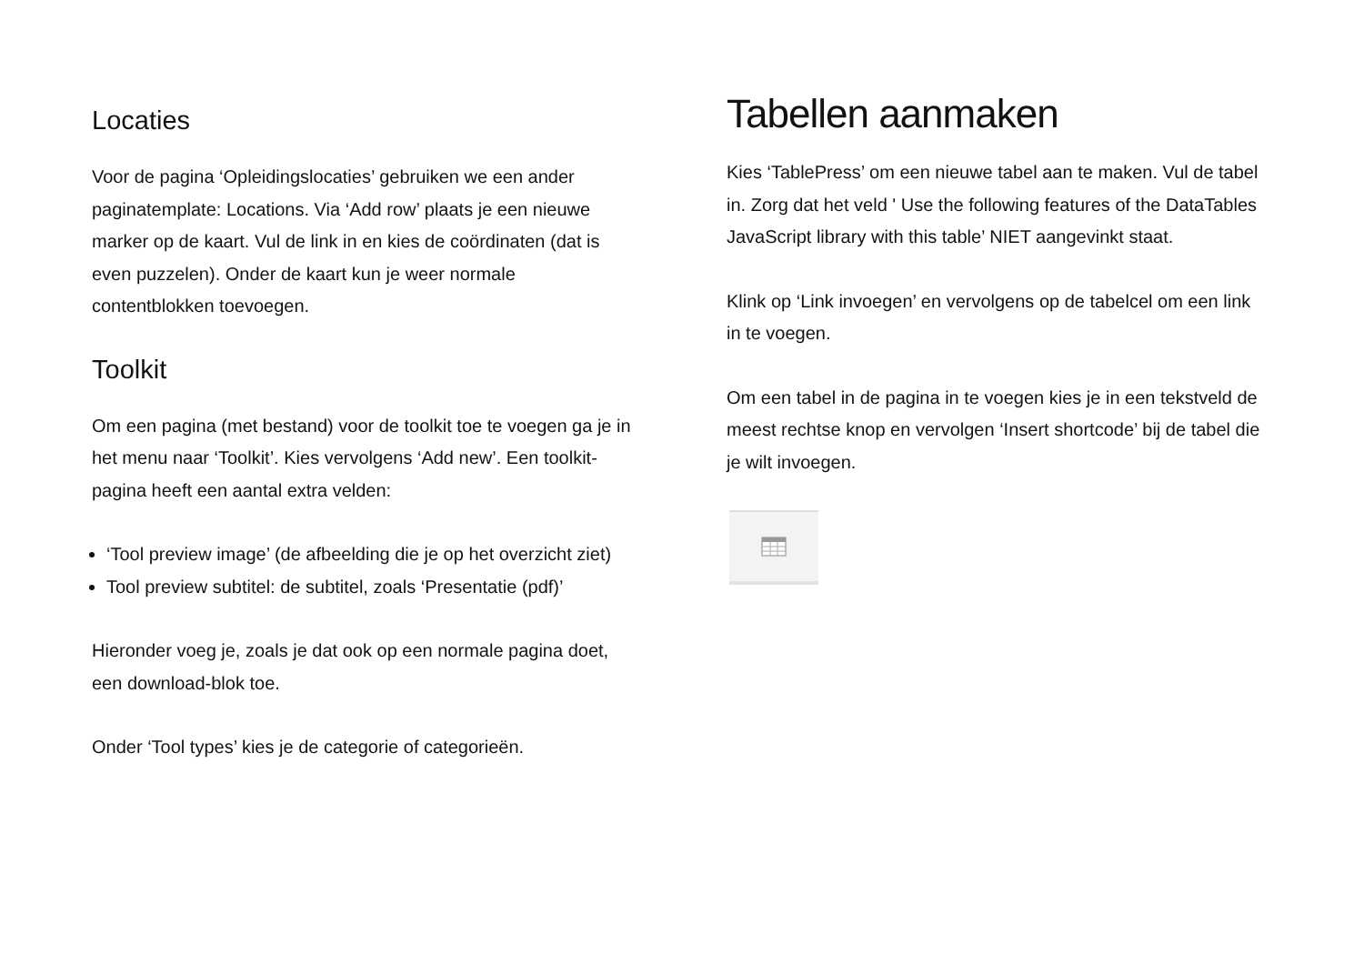Locaties
Voor de pagina ‘Opleidingslocaties’ gebruiken we een ander paginatemplate: Locations. Via ‘Add row’ plaats je een nieuwe marker op de kaart. Vul de link in en kies de coördinaten (dat is even puzzelen). Onder de kaart kun je weer normale contentblokken toevoegen.
Toolkit
Om een pagina (met bestand) voor de toolkit toe te voegen ga je in het menu naar ‘Toolkit’. Kies vervolgens ‘Add new’. Een toolkit-pagina heeft een aantal extra velden:
‘Tool preview image’ (de afbeelding die je op het overzicht ziet)
Tool preview subtitel: de subtitel, zoals ‘Presentatie (pdf)’
Hieronder voeg je, zoals je dat ook op een normale pagina doet, een download-blok toe.
Onder ‘Tool types’ kies je de categorie of categorieën.
Tabellen aanmaken
Kies ‘TablePress’ om een nieuwe tabel aan te maken. Vul de tabel in. Zorg dat het veld ' Use the following features of the DataTables JavaScript library with this table’ NIET aangevinkt staat.
Klink op ‘Link invoegen’ en vervolgens op de tabelcel om een link in te voegen.
Om een tabel in de pagina in te voegen kies je in een tekstveld de meest rechtse knop en vervolgen ‘Insert shortcode’ bij de tabel die je wilt invoegen.